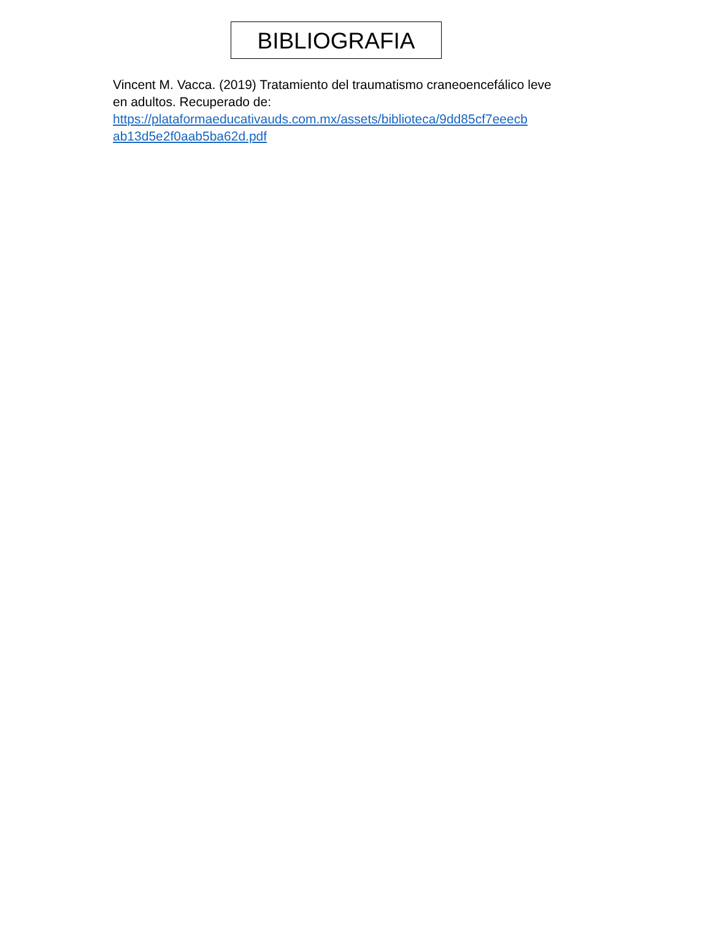BIBLIOGRAFIA
Vincent M. Vacca. (2019) Tratamiento del traumatismo craneoencefálico leve en adultos. Recuperado de: https://plataformaeducativauds.com.mx/assets/biblioteca/9dd85cf7eeecb ab13d5e2f0aab5ba62d.pdf